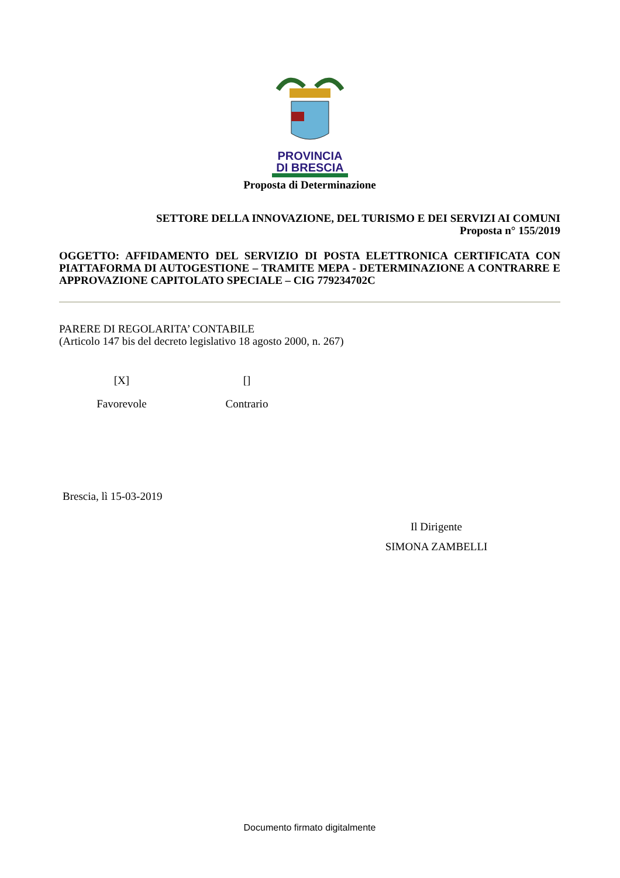PROVINCIA
DI BRESCIA
Proposta di Determinazione
SETTORE DELLA INNOVAZIONE, DEL TURISMO E DEI SERVIZI AI COMUNI
Proposta n° 155/2019
OGGETTO: AFFIDAMENTO DEL SERVIZIO DI POSTA ELETTRONICA CERTIFICATA CON PIATTAFORMA DI AUTOGESTIONE – TRAMITE MEPA - DETERMINAZIONE A CONTRARRE E APPROVAZIONE CAPITOLATO SPECIALE – CIG 779234702C
PARERE DI REGOLARITA’ CONTABILE
(Articolo 147 bis del decreto legislativo 18 agosto 2000, n. 267)
[X]
Favorevole
[]
Contrario
Brescia, lì 15-03-2019
Il Dirigente
SIMONA ZAMBELLI
Documento firmato digitalmente